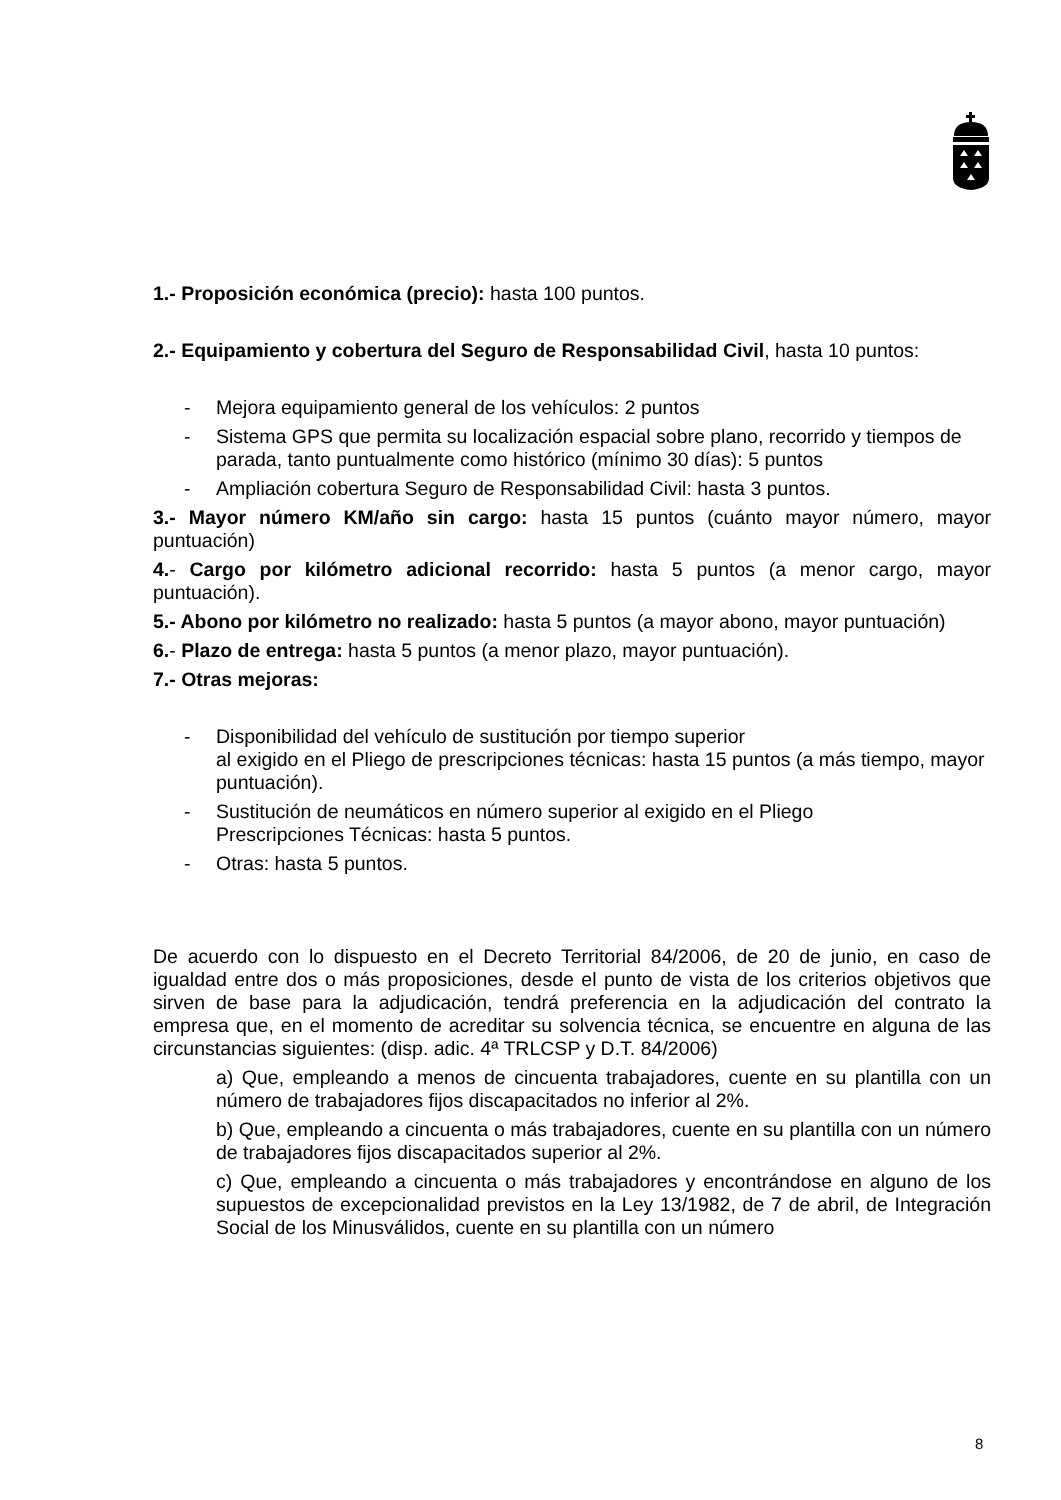1.- Proposición económica (precio): hasta 100 puntos.
2.- Equipamiento y cobertura del Seguro de Responsabilidad Civil, hasta 10 puntos:
- Mejora equipamiento general de los vehículos: 2 puntos
- Sistema GPS que permita su localización espacial sobre plano, recorrido y tiempos de parada, tanto puntualmente como histórico (mínimo 30 días): 5 puntos
- Ampliación cobertura Seguro de Responsabilidad Civil: hasta 3 puntos.
3.- Mayor número KM/año sin cargo: hasta 15 puntos (cuánto mayor número, mayor puntuación)
4.- Cargo por kilómetro adicional recorrido: hasta 5 puntos (a menor cargo, mayor puntuación).
5.- Abono por kilómetro no realizado: hasta 5 puntos (a mayor abono, mayor puntuación)
6.- Plazo de entrega: hasta 5 puntos (a menor plazo, mayor puntuación).
7.- Otras mejoras:
- Disponibilidad del vehículo de sustitución por tiempo superior
al exigido en el Pliego de prescripciones técnicas: hasta 15 puntos (a más tiempo, mayor puntuación).
- Sustitución de neumáticos en número superior al exigido en el Pliego
Prescripciones Técnicas: hasta 5 puntos.
- Otras: hasta 5 puntos.
De acuerdo con lo dispuesto en el Decreto Territorial 84/2006, de 20 de junio, en caso de igualdad entre dos o más proposiciones, desde el punto de vista de los criterios objetivos que sirven de base para la adjudicación, tendrá preferencia en la adjudicación del contrato la empresa que, en el momento de acreditar su solvencia técnica, se encuentre en alguna de las circunstancias siguientes: (disp. adic. 4ª TRLCSP y D.T. 84/2006)
a) Que, empleando a menos de cincuenta trabajadores, cuente en su plantilla con un número de trabajadores fijos discapacitados no inferior al 2%.
b) Que, empleando a cincuenta o más trabajadores, cuente en su plantilla con un número de trabajadores fijos discapacitados superior al 2%.
c) Que, empleando a cincuenta o más trabajadores y encontrándose en alguno de los supuestos de excepcionalidad previstos en la Ley 13/1982, de 7 de abril, de Integración Social de los Minusválidos, cuente en su plantilla con un número
8